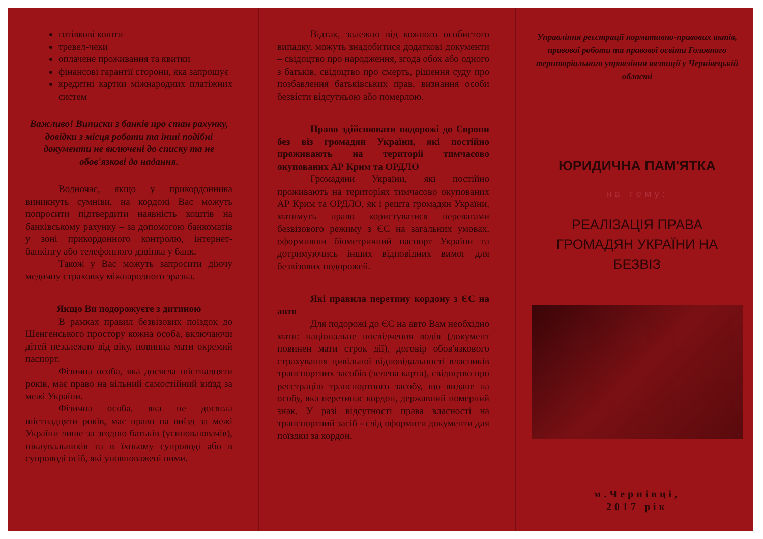готівкові кошти
тревел-чеки
оплачене проживання та квитки
фінансові гарантії сторони, яка запрошує
кредитні картки міжнародних платіжних систем
Важливо! Виписки з банків про стан рахунку, довідки з місця роботи та інші подібні документи не включені до списку та не обов'язкові до надання.
Водночас, якщо у прикордонника виникнуть сумніви, на кордоні Вас можуть попросити підтвердити наявність коштів на банківському рахунку – за допомогою банкоматів у зоні прикордонного контролю, інтернет-банкінгу або телефонного дзвінка у банк.
Також у Вас можуть запросити діючу медичну страховку міжнародного зразка.
Якщо Ви подорожуєте з дитиною
В рамках правил безвізових поїздок до Шенгенського простору кожна особа, включаючи дітей незалежно від віку, повинна мати окремий паспорт.
Фізична особа, яка досягла шістнадцяти років, має право на вільний самостійний виїзд за межі України.
Фізична особа, яка не досягла шістнадцяти років, має право на виїзд за межі України лише за згодою батьків (усиновлювачів), піклувальників та в їхньому супроводі або в супроводі осіб, які уповноважені ними.
Відтак, залежно від кожного особистого випадку, можуть знадобитися додаткові документи – свідоцтво про народження, згода обох або одного з батьків, свідоцтво про смерть, рішення суду про позбавлення батьківських прав, визнання особи безвісти відсутньою або померлою.
Право здійснювати подорожі до Європи без віз громадян України, які постійно проживають на території тимчасово окупованих АР Крим та ОРДЛО
Громадяни України, які постійно проживають на територіях тимчасово окупованих АР Крим та ОРДЛО, як і решта громадян України, матимуть право користуватися перевагами безвізового режиму з ЄС на загальних умовах, оформивши біометричний паспорт України та дотримуючись інших відповідних вимог для безвізових подорожей.
Які правила перетину кордону з ЄС на авто
Для подорожі до ЄС на авто Вам необхідно мати: національне посвідчення водія (документ повинен мати строк дії), договір обов'язкового страхування цивільної відповідальності власників транспортних засобів (зелена карта), свідоцтво про реєстрацію транспортного засобу, що видане на особу, яка перетинає кордон, державний номерний знак. У разі відсутності права власності на транспортний засіб - слід оформити документи для поїздки за кордон.
Управління реєстрації нормативно-правових актів, правової роботи та правової освіти Головного територіального управління юстиції у Чернівецькій області
ЮРИДИЧНА ПАМ'ЯТКА
на тему:
РЕАЛІЗАЦІЯ ПРАВА ГРОМАДЯН УКРАЇНИ НА БЕЗВІЗ
м.Чернівці,
2017 рік